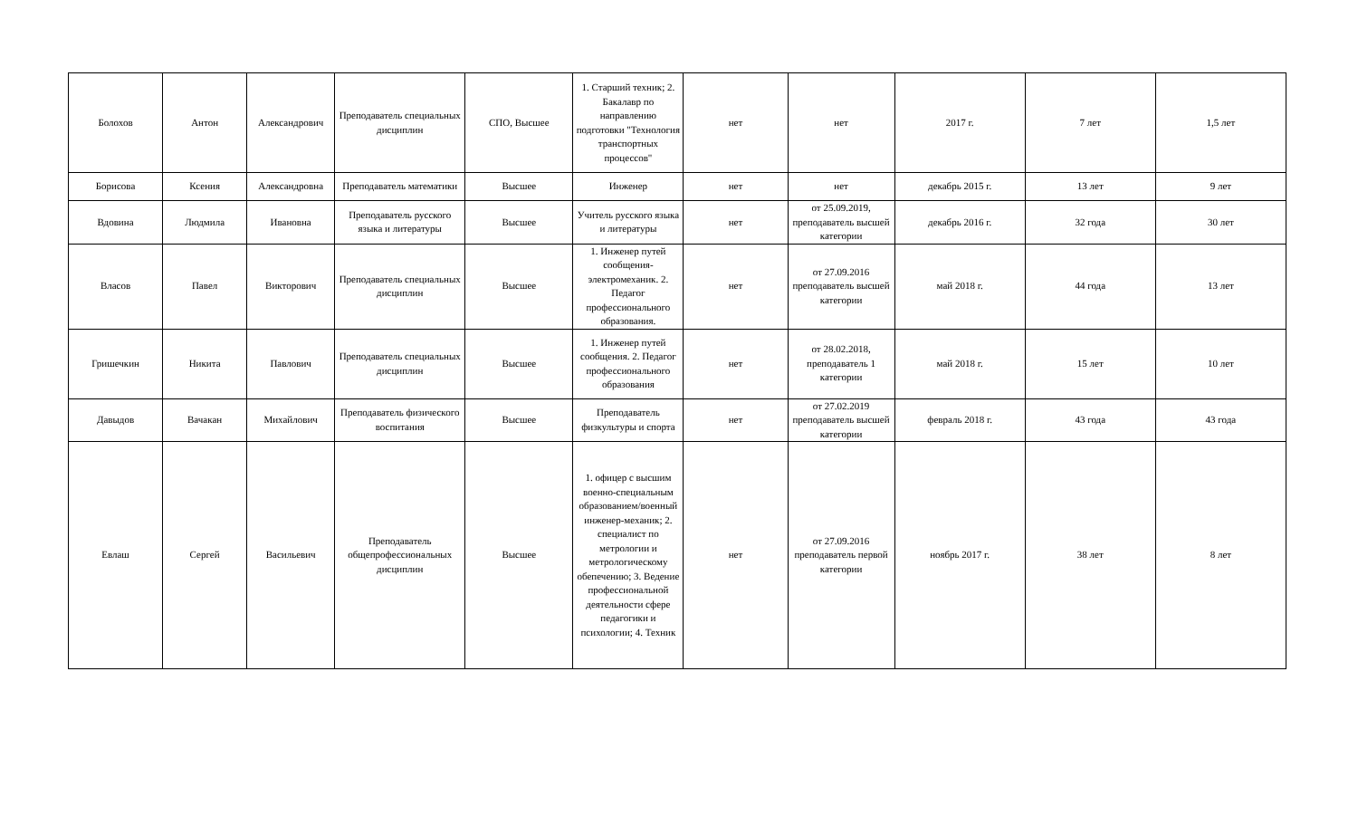| Болохов | Антон | Александрович | Преподаватель специальных дисциплин | СПО, Высшее | 1. Старший техник; 2. Бакалавр по направлению подготовки "Технология транспортных процессов" | нет | нет | 2017 г. | 7 лет | 1,5 лет |
| Борисова | Ксения | Александровна | Преподаватель математики | Высшее | Инженер | нет | нет | декабрь 2015 г. | 13 лет | 9 лет |
| Вдовина | Людмила | Ивановна | Преподаватель русского языка и литературы | Высшее | Учитель русского языка и литературы | нет | от 25.09.2019, преподаватель высшей категории | декабрь 2016 г. | 32 года | 30 лет |
| Власов | Павел | Викторович | Преподаватель специальных дисциплин | Высшее | 1. Инженер путей сообщения-электромеханик. 2. Педагог профессионального образования. | нет | от 27.09.2016 преподаватель высшей категории | май 2018 г. | 44 года | 13 лет |
| Гришечкин | Никита | Павлович | Преподаватель специальных дисциплин | Высшее | 1. Инженер путей сообщения. 2. Педагог профессионального образования | нет | от 28.02.2018, преподаватель 1 категории | май 2018 г. | 15 лет | 10 лет |
| Давыдов | Вачакан | Михайлович | Преподаватель физического воспитания | Высшее | Преподаватель физкультуры и спорта | нет | от 27.02.2019 преподаватель высшей категории | февраль 2018 г. | 43 года | 43 года |
| Евлаш | Сергей | Васильевич | Преподаватель общепрофессиональных дисциплин | Высшее | 1. офицер с высшим военно-специальным образованием/военный инженер-механик; 2. специалист по метрологии и метрологическому обепечению; 3. Ведение профессиональной деятельности сфере педагогики и психологии; 4. Техник | нет | от 27.09.2016 преподаватель первой категории | ноябрь 2017 г. | 38 лет | 8 лет |